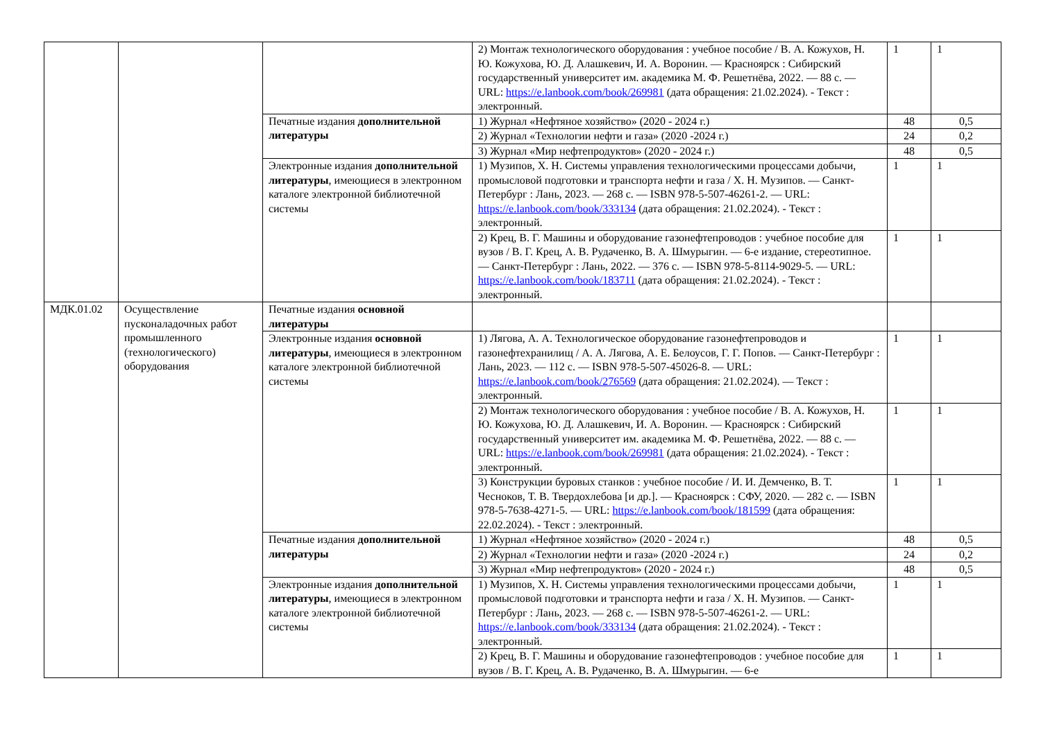| | | | 2) Монтаж технологического оборудования : учебное пособие / В. А. Кожухов, Н. Ю. Кожухова, Ю. Д. Алашкевич, И. А. Воронин. — Красноярск : Сибирский государственный университет им. академика М. Ф. Решетнёва, 2022. — 88 с. — URL: https://e.lanbook.com/book/269981 (дата обращения: 21.02.2024). - Текст : электронный. | 1 | 1 |
| | | Печатные издания дополнительной литературы | 1) Журнал «Нефтяное хозяйство» (2020 - 2024 г.) | 48 | 0,5 |
| | | | 2) Журнал «Технологии нефти и газа» (2020 -2024 г.) | 24 | 0,2 |
| | | | 3) Журнал «Мир нефтепродуктов» (2020 - 2024 г.) | 48 | 0,5 |
| | | Электронные издания дополнительной литературы , имеющиеся в электронном каталоге электронной библиотечной системы | 1) Музипов, Х. Н. Системы управления технологическими процессами добычи, промысловой подготовки и транспорта нефти и газа / Х. Н. Музипов. — Санкт-Петербург : Лань, 2023. — 268 с. — ISBN 978-5-507-46261-2. — URL: https://e.lanbook.com/book/333134 (дата обращения: 21.02.2024). - Текст : электронный. | 1 | 1 |
| | | | 2) Крец, В. Г. Машины и оборудование газонефтепроводов : учебное пособие для вузов / В. Г. Крец, А. В. Рудаченко, В. А. Шмурыгин. — 6-е издание, стереотипное. — Санкт-Петербург : Лань, 2022. — 376 с. — ISBN 978-5-8114-9029-5. — URL: https://e.lanbook.com/book/183711 (дата обращения: 21.02.2024). - Текст : электронный. | 1 | 1 |
| МДК.01.02 | Осуществление пусконаладочных работ промышленного (технологического) оборудования | Печатные издания основной литературы | | | |
| | | Электронные издания основной литературы , имеющиеся в электронном каталоге электронной библиотечной системы | 1) Лягова, А. А. Технологическое оборудование газонефтепроводов и газонефтехранилищ / А. А. Лягова, А. Е. Белоусов, Г. Г. Попов. — Санкт-Петербург : Лань, 2023. — 112 с. — ISBN 978-5-507-45026-8. — URL: https://e.lanbook.com/book/276569 (дата обращения: 21.02.2024). — Текст : электронный. | 1 | 1 |
| | | | 2) Монтаж технологического оборудования : учебное пособие / В. А. Кожухов, Н. Ю. Кожухова, Ю. Д. Алашкевич, И. А. Воронин. — Красноярск : Сибирский государственный университет им. академика М. Ф. Решетнёва, 2022. — 88 с. — URL: https://e.lanbook.com/book/269981 (дата обращения: 21.02.2024). - Текст : электронный. | 1 | 1 |
| | | | 3) Конструкции буровых станков : учебное пособие / И. И. Демченко, В. Т. Чесноков, Т. В. Твердохлебова [и др.]. — Красноярск : СФУ, 2020. — 282 с. — ISBN 978-5-7638-4271-5. — URL: https://e.lanbook.com/book/181599 (дата обращения: 22.02.2024). - Текст : электронный. | 1 | 1 |
| | | Печатные издания дополнительной литературы | 1) Журнал «Нефтяное хозяйство» (2020 - 2024 г.) | 48 | 0,5 |
| | | | 2) Журнал «Технологии нефти и газа» (2020 -2024 г.) | 24 | 0,2 |
| | | | 3) Журнал «Мир нефтепродуктов» (2020 - 2024 г.) | 48 | 0,5 |
| | | Электронные издания дополнительной литературы , имеющиеся в электронном каталоге электронной библиотечной системы | 1) Музипов, Х. Н. Системы управления технологическими процессами добычи, промысловой подготовки и транспорта нефти и газа / Х. Н. Музипов. — Санкт-Петербург : Лань, 2023. — 268 с. — ISBN 978-5-507-46261-2. — URL: https://e.lanbook.com/book/333134 (дата обращения: 21.02.2024). - Текст : электронный. | 1 | 1 |
| | | | 2) Крец, В. Г. Машины и оборудование газонефтепроводов : учебное пособие для вузов / В. Г. Крец, А. В. Рудаченко, В. А. Шмурыгин. — 6-е | 1 | 1 |